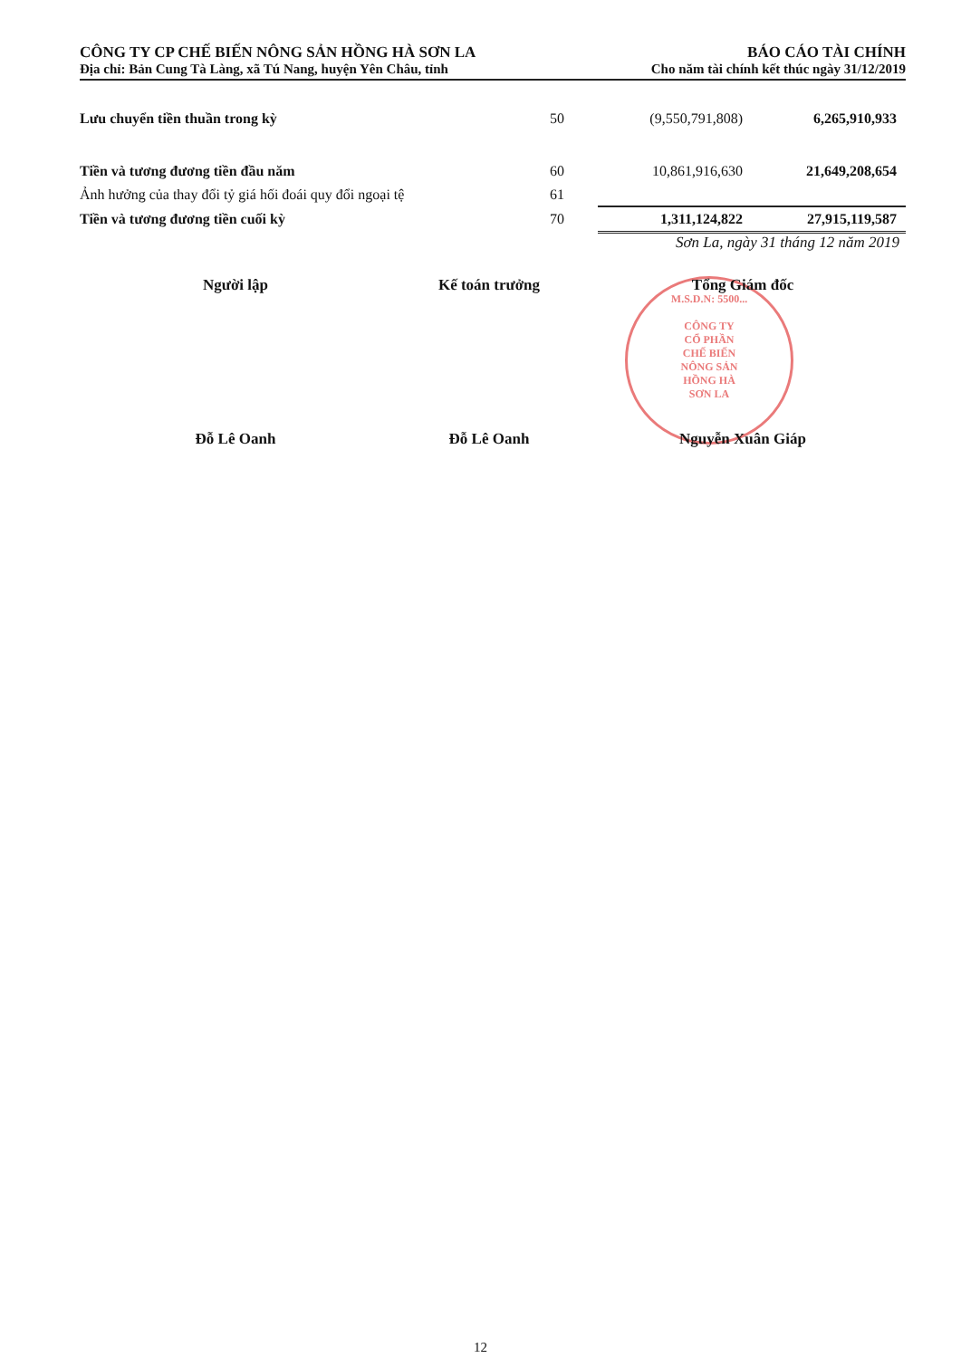CÔNG TY CP CHẾ BIẾN NÔNG SẢN HỒNG HÀ SƠN LA
Địa chỉ: Bản Cung Tà Làng, xã Tú Nang, huyện Yên Châu, tỉnh
BÁO CÁO TÀI CHÍNH
Cho năm tài chính kết thúc ngày 31/12/2019
| Lưu chuyển tiền thuần trong kỳ | 50 | (9,550,791,808) | 6,265,910,933 |
| Tiền và tương đương tiền đầu năm | 60 | 10,861,916,630 | 21,649,208,654 |
| Ảnh hưởng của thay đổi tỷ giá hối đoái quy đổi ngoại tệ | 61 | | |
| Tiền và tương đương tiền cuối kỳ | 70 | 1,311,124,822 | 27,915,119,587 |
Sơn La, ngày 31 tháng 12 năm 2019
M.S.D.N: 5500...
CÔNG TY
CỔ PHẦN
CHẾ BIẾN
NÔNG SẢN
HỒNG HÀ
SƠN LA
Người lập Đỗ Lê Oanh Kế toán trưởng Đỗ Lê Oanh
Tổng Giám đốc Nguyễn Xuân Giáp
12